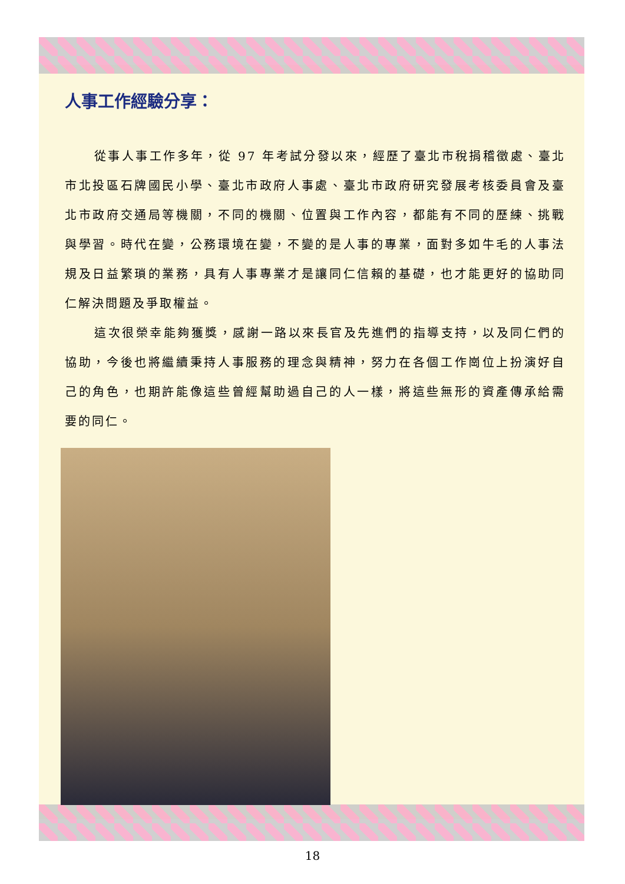人事工作經驗分享：
從事人事工作多年，從 97 年考試分發以來，經歷了臺北市稅捐稽徵處、臺北市北投區石牌國民小學、臺北市政府人事處、臺北市政府研究發展考核委員會及臺北市政府交通局等機關，不同的機關、位置與工作內容，都能有不同的歷練、挑戰與學習。時代在變，公務環境在變，不變的是人事的專業，面對多如牛毛的人事法規及日益繁瑣的業務，具有人事專業才是讓同仁信賴的基礎，也才能更好的協助同仁解決問題及爭取權益。
這次很榮幸能夠獲獎，感謝一路以來長官及先進們的指導支持，以及同仁們的協助，今後也將繼續秉持人事服務的理念與精神，努力在各個工作崗位上扮演好自己的角色，也期許能像這些曾經幫助過自己的人一樣，將這些無形的資產傳承給需要的同仁。
18